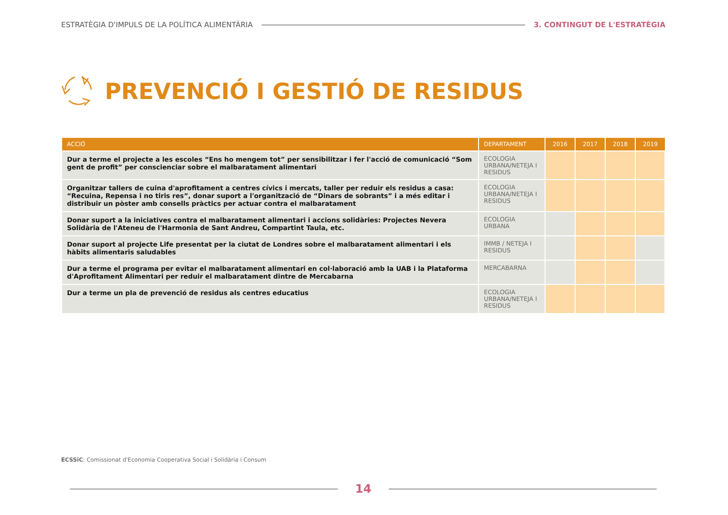ESTRATÈGIA D'IMPULS DE LA POLÍTICA ALIMENTÀRIA 3. CONTINGUT DE L'ESTRATÈGIA
PREVENCIÓ I GESTIÓ DE RESIDUS
| ACCIÓ | DEPARTAMENT | 2016 | 2017 | 2018 | 2019 |
| --- | --- | --- | --- | --- | --- |
| Dur a terme el projecte a les escoles “Ens ho mengem tot” per sensibilitzar i fer l'acció de comunicació “Som gent de profit” per conscienciar sobre el malbaratament alimentari | ECOLOGIA URBANA/NETEJA I RESIDUS | | | | |
| Organitzar tallers de cuina d'aprofitament a centres cívics i mercats, taller per reduir els residus a casa: “Recuina, Repensa i no tiris res”, donar suport a l'organització de “Dinars de sobrants” i a més editar i distribuir un pòster amb consells pràctics per actuar contra el malbaratament | ECOLOGIA URBANA/NETEJA I RESIDUS | | | | |
| Donar suport a la iniciatives contra el malbaratament alimentari i accions solidàries: Projectes Nevera Solidària de l'Ateneu de l'Harmonia de Sant Andreu, Compartint Taula, etc. | ECOLOGIA URBANA | | | | |
| Donar suport al projecte Life presentat per la ciutat de Londres sobre el malbaratament alimentari i els hàbits alimentaris saludables | IMMB / NETEJA I RESIDUS | | | | |
| Dur a terme el programa per evitar el malbaratament alimentari en col·laboració amb la UAB i la Plataforma d'Aprofitament Alimentari per reduir el malbaratament dintre de Mercabarna | MERCABARNA | | | | |
| Dur a terme un pla de prevenció de residus als centres educatius | ECOLOGIA URBANA/NETEJA I RESIDUS | | | | |
ECSSiC: Comissionat d'Economia Cooperativa Social i Solidària i Consum
14